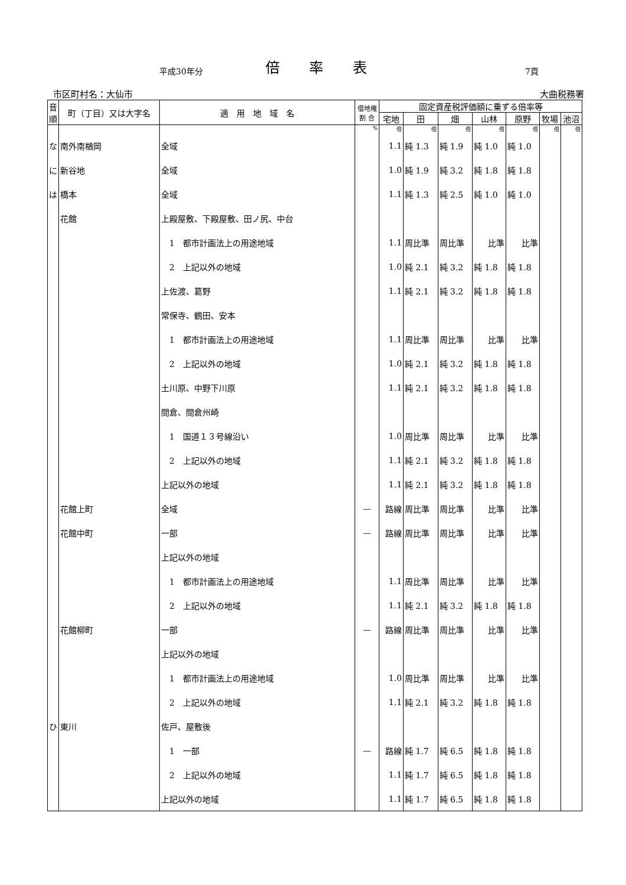平成30年分
倍率表
7頁
市区町村名：大仙市 大曲税務署
| 音順 | 町（丁目）又は大字名 | 適 用 地 域 名 | 借地権 割 合 | 固定資産税評価額に乗ずる倍率等 | | | | | | |
| --- | --- | --- | --- | --- | --- | --- | --- | --- | --- | --- |
| | | | | 宅地 | 田 | 畑 | 山林 | 原野 | 牧場 | 池沼 |
| | | | % | 倍 | 倍 | 倍 | 倍 | 倍 | 倍 | 倍 |
| な | 南外南楢岡 | 全域 | | 1.1 | 純 1.3 | 純 1.9 | 純 1.0 | 純 1.0 | | |
| に | 新谷地 | 全域 | | 1.0 | 純 1.9 | 純 3.2 | 純 1.8 | 純 1.8 | | |
| は | 橋本 | 全域 | | 1.1 | 純 1.3 | 純 2.5 | 純 1.0 | 純 1.0 | | |
| | 花館 | 上殿屋敷、下殿屋敷、田ノ尻、中台 | | | | | | | | |
| | | 1 都市計画法上の用途地域 | | 1.1 | 周比準 | 周比準 | 比準 | 比準 | | |
| | | 2 上記以外の地域 | | 1.0 | 純 2.1 | 純 3.2 | 純 1.8 | 純 1.8 | | |
| | | 上佐渡、葛野 | | 1.1 | 純 2.1 | 純 3.2 | 純 1.8 | 純 1.8 | | |
| | | 常保寺、鶴田、安本 | | | | | | | | |
| | | 1 都市計画法上の用途地域 | | 1.1 | 周比準 | 周比準 | 比準 | 比準 | | |
| | | 2 上記以外の地域 | | 1.0 | 純 2.1 | 純 3.2 | 純 1.8 | 純 1.8 | | |
| | | 土川原、中野下川原 | | 1.1 | 純 2.1 | 純 3.2 | 純 1.8 | 純 1.8 | | |
| | | 間倉、間倉州崎 | | | | | | | | |
| | | 1 国道１３号線沿い | | 1.0 | 周比準 | 周比準 | 比準 | 比準 | | |
| | | 2 上記以外の地域 | | 1.1 | 純 2.1 | 純 3.2 | 純 1.8 | 純 1.8 | | |
| | | 上記以外の地域 | | 1.1 | 純 2.1 | 純 3.2 | 純 1.8 | 純 1.8 | | |
| | 花館上町 | 全域 | — | 路線 | 周比準 | 周比準 | 比準 | 比準 | | |
| | 花館中町 | 一部 | — | 路線 | 周比準 | 周比準 | 比準 | 比準 | | |
| | | 上記以外の地域 | | | | | | | | |
| | | 1 都市計画法上の用途地域 | | 1.1 | 周比準 | 周比準 | 比準 | 比準 | | |
| | | 2 上記以外の地域 | | 1.1 | 純 2.1 | 純 3.2 | 純 1.8 | 純 1.8 | | |
| | 花館柳町 | 一部 | — | 路線 | 周比準 | 周比準 | 比準 | 比準 | | |
| | | 上記以外の地域 | | | | | | | | |
| | | 1 都市計画法上の用途地域 | | 1.0 | 周比準 | 周比準 | 比準 | 比準 | | |
| | | 2 上記以外の地域 | | 1.1 | 純 2.1 | 純 3.2 | 純 1.8 | 純 1.8 | | |
| ひ | 東川 | 佐戸、屋敷後 | | | | | | | | |
| | | 1 一部 | — | 路線 | 純 1.7 | 純 6.5 | 純 1.8 | 純 1.8 | | |
| | | 2 上記以外の地域 | | 1.1 | 純 1.7 | 純 6.5 | 純 1.8 | 純 1.8 | | |
| | | 上記以外の地域 | | 1.1 | 純 1.7 | 純 6.5 | 純 1.8 | 純 1.8 | | |